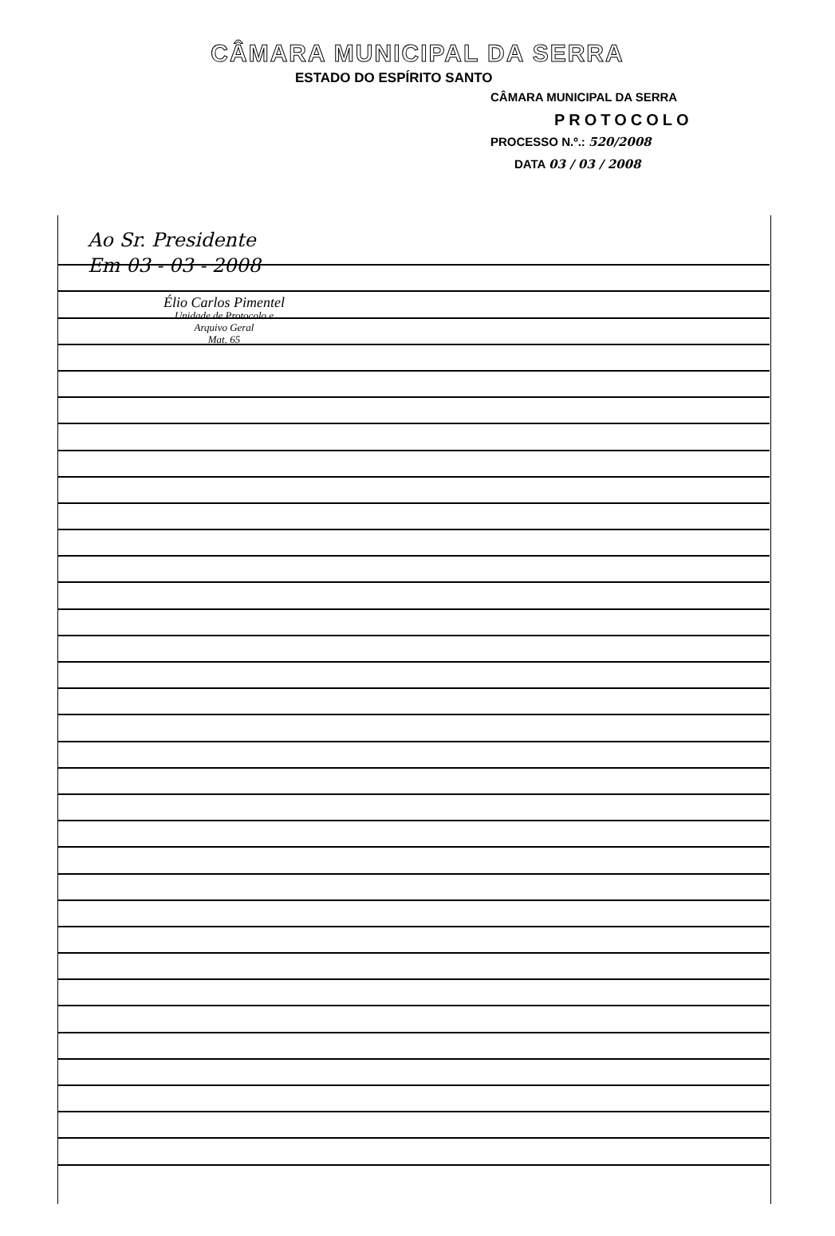CÂMARA MUNICIPAL DA SERRA
ESTADO DO ESPÍRITO SANTO
CÂMARA MUNICIPAL DA SERRA
PROTOCOLO
PROCESSO N.º.: 520/2008
DATA 03 / 03 / 2008
Ao Sr. Presidente
Em 03 - 03 - 2008
Élio Carlos Pimentel
Unidade de Protocolo e
Arquivo Geral
Mat. 65